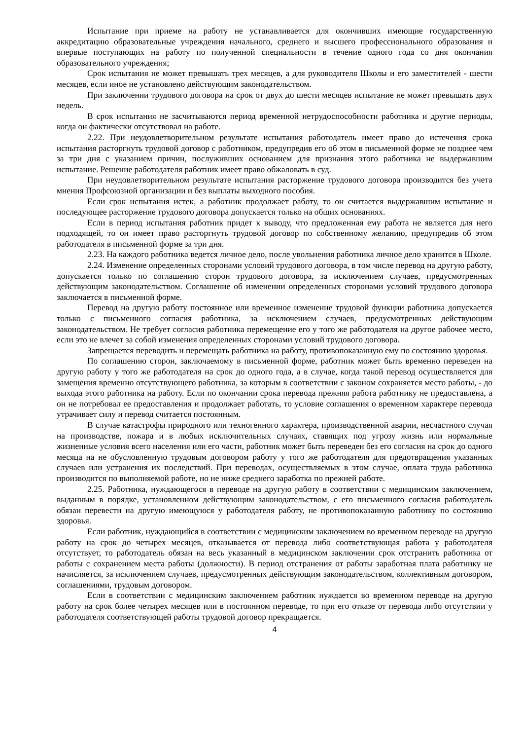Испытание при приеме на работу не устанавливается для окончивших имеющие государственную аккредитацию образовательные учреждения начального, среднего и высшего профессионального образования и впервые поступающих на работу по полученной специальности в течение одного года со дня окончания образовательного учреждения;
Срок испытания не может превышать трех месяцев, а для руководителя Школы и его заместителей - шести месяцев, если иное не установлено действующим законодательством.
При заключении трудового договора на срок от двух до шести месяцев испытание не может превышать двух недель.
В срок испытания не засчитываются период временной нетрудоспособности работника и другие периоды, когда он фактически отсутствовал на работе.
2.22. При неудовлетворительном результате испытания работодатель имеет право до истечения срока испытания расторгнуть трудовой договор с работником, предупредив его об этом в письменной форме не позднее чем за три дня с указанием причин, послуживших основанием для признания этого работника не выдержавшим испытание. Решение работодателя работник имеет право обжаловать в суд.
При неудовлетворительном результате испытания расторжение трудового договора производится без учета мнения Профсоюзной организации и без выплаты выходного пособия.
Если срок испытания истек, а работник продолжает работу, то он считается выдержавшим испытание и последующее расторжение трудового договора допускается только на общих основаниях.
Если в период испытания работник придет к выводу, что предложенная ему работа не является для него подходящей, то он имеет право расторгнуть трудовой договор по собственному желанию, предупредив об этом работодателя в письменной форме за три дня.
2.23. На каждого работника ведется личное дело, после увольнения работника личное дело хранится в Школе.
2.24. Изменение определенных сторонами условий трудового договора, в том числе перевод на другую работу, допускается только по соглашению сторон трудового договора, за исключением случаев, предусмотренных действующим законодательством. Соглашение об изменении определенных сторонами условий трудового договора заключается в письменной форме.
Перевод на другую работу постоянное или временное изменение трудовой функции работника допускается только с письменного согласия работника, за исключением случаев, предусмотренных действующим законодательством. Не требует согласия работника перемещение его у того же работодателя на другое рабочее место, если это не влечет за собой изменения определенных сторонами условий трудового договора.
Запрещается переводить и перемещать работника на работу, противопоказанную ему по состоянию здоровья.
По соглашению сторон, заключаемому в письменной форме, работник может быть временно переведен на другую работу у того же работодателя на срок до одного года, а в случае, когда такой перевод осуществляется для замещения временно отсутствующего работника, за которым в соответствии с законом сохраняется место работы, - до выхода этого работника на работу. Если по окончании срока перевода прежняя работа работнику не предоставлена, а он не потребовал ее предоставления и продолжает работать, то условие соглашения о временном характере перевода утрачивает силу и перевод считается постоянным.
В случае катастрофы природного или техногенного характера, производственной аварии, несчастного случая на производстве, пожара и в любых исключительных случаях, ставящих под угрозу жизнь или нормальные жизненные условия всего населения или его части, работник может быть переведен без его согласия на срок до одного месяца на не обусловленную трудовым договором работу у того же работодателя для предотвращения указанных случаев или устранения их последствий. При переводах, осуществляемых в этом случае, оплата труда работника производится по выполняемой работе, но не ниже среднего заработка по прежней работе.
2.25. Работника, нуждающегося в переводе на другую работу в соответствии с медицинским заключением, выданным в порядке, установленном действующим законодательством, с его письменного согласия работодатель обязан перевести на другую имеющуюся у работодателя работу, не противопоказанную работнику по состоянию здоровья.
Если работник, нуждающийся в соответствии с медицинским заключением во временном переводе на другую работу на срок до четырех месяцев, отказывается от перевода либо соответствующая работа у работодателя отсутствует, то работодатель обязан на весь указанный в медицинском заключении срок отстранить работника от работы с сохранением места работы (должности). В период отстранения от работы заработная плата работнику не начисляется, за исключением случаев, предусмотренных действующим законодательством, коллективным договором, соглашениями, трудовым договором.
Если в соответствии с медицинским заключением работник нуждается во временном переводе на другую работу на срок более четырех месяцев или в постоянном переводе, то при его отказе от перевода либо отсутствии у работодателя соответствующей работы трудовой договор прекращается.
4